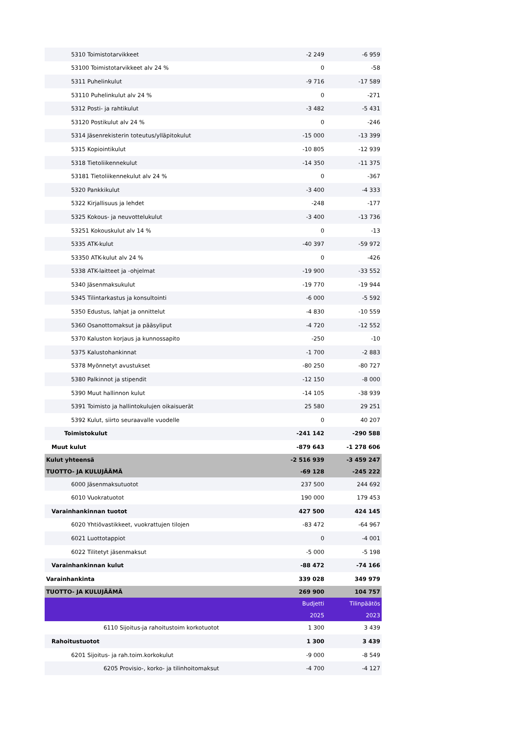| 5310 Toimistotarvikkeet | -2 249 | -6 959 |
| 53100 Toimistotarvikkeet alv 24 % | 0 | -58 |
| 5311 Puhelinkulut | -9 716 | -17 589 |
| 53110 Puhelinkulut alv 24 % | 0 | -271 |
| 5312 Posti- ja rahtikulut | -3 482 | -5 431 |
| 53120 Postikulut alv 24 % | 0 | -246 |
| 5314 Jäsenrekisterin toteutus/ylläpitokulut | -15 000 | -13 399 |
| 5315 Kopiointikulut | -10 805 | -12 939 |
| 5318 Tietoliikennekulut | -14 350 | -11 375 |
| 53181 Tietoliikennekulut alv 24 % | 0 | -367 |
| 5320 Pankkikulut | -3 400 | -4 333 |
| 5322 Kirjallisuus ja lehdet | -248 | -177 |
| 5325 Kokous- ja neuvottelukulut | -3 400 | -13 736 |
| 53251 Kokouskulut alv 14 % | 0 | -13 |
| 5335 ATK-kulut | -40 397 | -59 972 |
| 53350 ATK-kulut alv 24 % | 0 | -426 |
| 5338 ATK-laitteet ja -ohjelmat | -19 900 | -33 552 |
| 5340 Jäsenmaksukulut | -19 770 | -19 944 |
| 5345 Tilintarkastus ja konsultointi | -6 000 | -5 592 |
| 5350 Edustus, lahjat ja onnittelut | -4 830 | -10 559 |
| 5360 Osanottomaksut ja pääsyliput | -4 720 | -12 552 |
| 5370 Kaluston korjaus ja kunnossapito | -250 | -10 |
| 5375 Kalustohankinnat | -1 700 | -2 883 |
| 5378 Myönnetyt avustukset | -80 250 | -80 727 |
| 5380 Palkinnot ja stipendit | -12 150 | -8 000 |
| 5390 Muut hallinnon kulut | -14 105 | -38 939 |
| 5391 Toimisto ja hallintokulujen oikaisuerät | 25 580 | 29 251 |
| 5392 Kulut, siirto seuraavalle vuodelle | 0 | 40 207 |
| Toimistokulut | -241 142 | -290 588 |
| Muut kulut | -879 643 | -1 278 606 |
| Kulut yhteensä | -2 516 939 | -3 459 247 |
| TUOTTO- JA KULUJÄÄMÄ | -69 128 | -245 222 |
| 6000 Jäsenmaksutuotot | 237 500 | 244 692 |
| 6010 Vuokratuotot | 190 000 | 179 453 |
| Varainhankinnan tuotot | 427 500 | 424 145 |
| 6020 Yhtiövastikkeet, vuokrattujen tilojen | -83 472 | -64 967 |
| 6021 Luottotappiot | 0 | -4 001 |
| 6022 Tilitetyt jäsenmaksut | -5 000 | -5 198 |
| Varainhankinnan kulut | -88 472 | -74 166 |
| Varainhankinta | 339 028 | 349 979 |
| TUOTTO- JA KULUJÄÄMÄ | 269 900 | 104 757 |
| | Budjetti | Tilinpäätös |
| | 2025 | 2023 |
| 6110 Sijoitus-ja rahoitustoim korkotuotot | 1 300 | 3 439 |
| Rahoitustuotot | 1 300 | 3 439 |
| 6201 Sijoitus- ja rah.toim.korkokulut | -9 000 | -8 549 |
| 6205 Provisio-, korko- ja tilinhoitomaksut | -4 700 | -4 127 |